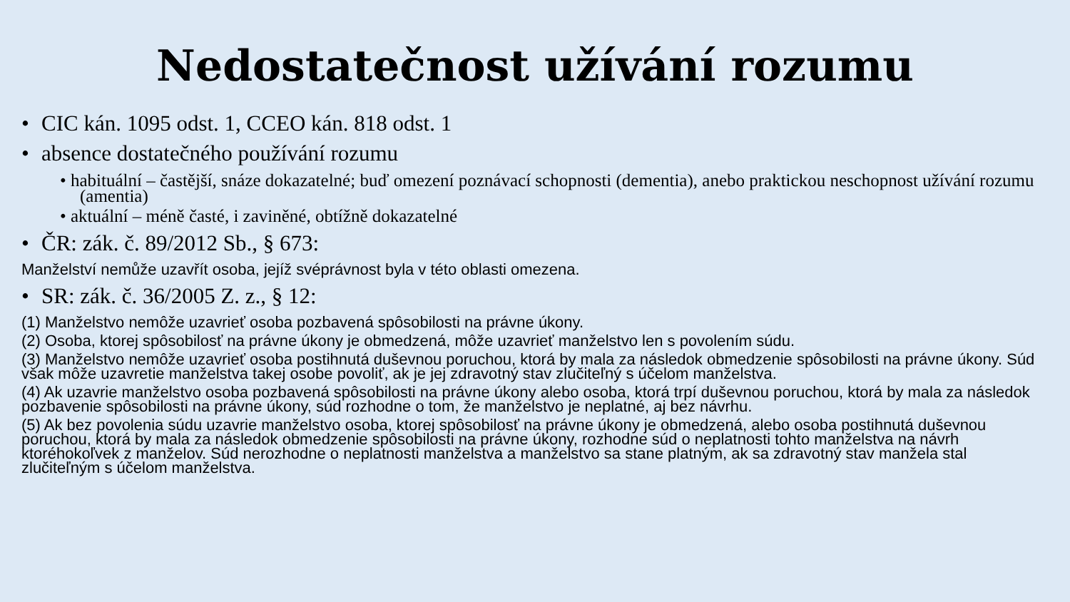Nedostatečnost užívání rozumu
• CIC kán. 1095 odst. 1, CCEO kán. 818 odst. 1
• absence dostatečného používání rozumu
• habituální – častější, snáze dokazatelné; buď omezení poznávací schopnosti (dementia), anebo praktickou neschopnost užívání rozumu (amentia)
• aktuální – méně časté, i zaviněné, obtížně dokazatelné
• ČR: zák. č. 89/2012 Sb., § 673:
Manželství nemůže uzavřít osoba, jejíž svéprávnost byla v této oblasti omezena.
• SR: zák. č. 36/2005 Z. z., § 12:
(1) Manželstvo nemôže uzavrieť osoba pozbavená spôsobilosti na právne úkony.
(2) Osoba, ktorej spôsobilosť na právne úkony je obmedzená, môže uzavrieť manželstvo len s povolením súdu.
(3) Manželstvo nemôže uzavrieť osoba postihnutá duševnou poruchou, ktorá by mala za následok obmedzenie spôsobilosti na právne úkony. Súd však môže uzavretie manželstva takej osobe povoliť, ak je jej zdravotný stav zlučiteľný s účelom manželstva.
(4) Ak uzavrie manželstvo osoba pozbavená spôsobilosti na právne úkony alebo osoba, ktorá trpí duševnou poruchou, ktorá by mala za následok pozbavenie spôsobilosti na právne úkony, súd rozhodne o tom, že manželstvo je neplatné, aj bez návrhu.
(5) Ak bez povolenia súdu uzavrie manželstvo osoba, ktorej spôsobilosť na právne úkony je obmedzená, alebo osoba postihnutá duševnou poruchou, ktorá by mala za následok obmedzenie spôsobilosti na právne úkony, rozhodne súd o neplatnosti tohto manželstva na návrh ktoréhokoľvek z manželov. Súd nerozhodne o neplatnosti manželstva a manželstvo sa stane platným, ak sa zdravotný stav manžela stal zlučiteľným s účelom manželstva.